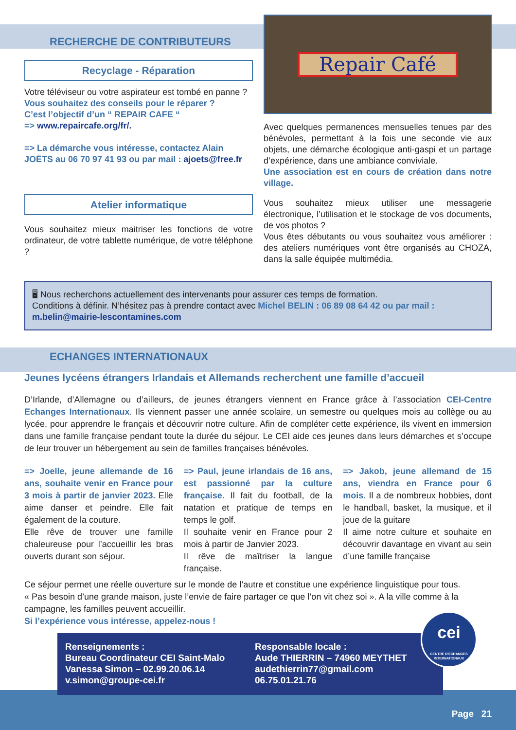RECHERCHE DE CONTRIBUTEURS
Recyclage - Réparation
Votre téléviseur ou votre aspirateur est tombé en panne ?
Vous souhaitez des conseils pour le réparer ?
C’est l’objectif d’un “ REPAIR CAFE “
=> www.repaircafe.org/fr/.
=> La démarche vous intéresse, contactez Alain JOËTS au 06 70 97 41 93 ou par mail : ajoets@free.fr
Atelier informatique
Vous souhaitez mieux maitriser les fonctions de votre ordinateur, de votre tablette numérique, de votre téléphone ?
Repair Café
Avec quelques permanences mensuelles tenues par des bénévoles, permettant à la fois une seconde vie aux objets, une démarche écologique anti-gaspi et un partage d’expérience, dans une ambiance conviviale.
Une association est en cours de création dans notre village.
Vous souhaitez mieux utiliser une messagerie électronique, l’utilisation et le stockage de vos documents, de vos photos ?
Vous êtes débutants ou vous souhaitez vous améliorer : des ateliers numériques vont être organisés au CHOZA, dans la salle équipée multimédia.
🖥 Nous recherchons actuellement des intervenants pour assurer ces temps de formation.
Conditions à définir. N’hésitez pas à prendre contact avec Michel BELIN : 06 89 08 64 42 ou par mail : m.belin@mairie-lescontamines.com
ECHANGES INTERNATIONAUX
Jeunes lycéens étrangers Irlandais et Allemands recherchent une famille d’accueil
D’Irlande, d’Allemagne ou d’ailleurs, de jeunes étrangers viennent en France grâce à l’association CEI-Centre Echanges Internationaux. Ils viennent passer une année scolaire, un semestre ou quelques mois au collège ou au lycée, pour apprendre le français et découvrir notre culture. Afin de compléter cette expérience, ils vivent en immersion dans une famille française pendant toute la durée du séjour. Le CEI aide ces jeunes dans leurs démarches et s’occupe de leur trouver un hébergement au sein de familles françaises bénévoles.
=> Joelle, jeune allemande de 16 ans, souhaite venir en France pour 3 mois à partir de janvier 2023. Elle aime danser et peindre. Elle fait également de la couture.
Elle rêve de trouver une famille chaleureuse pour l’accueillir les bras ouverts durant son séjour.
=> Paul, jeune irlandais de 16 ans, est passionné par la culture française. Il fait du football, de la natation et pratique de temps en temps le golf.
Il souhaite venir en France pour 2 mois à partir de Janvier 2023.
Il rêve de maîtriser la langue française.
=> Jakob, jeune allemand de 15 ans, viendra en France pour 6 mois. Il a de nombreux hobbies, dont le handball, basket, la musique, et il joue de la guitare
Il aime notre culture et souhaite en découvrir davantage en vivant au sein d’une famille française
Ce séjour permet une réelle ouverture sur le monde de l’autre et constitue une expérience linguistique pour tous.
« Pas besoin d’une grande maison, juste l’envie de faire partager ce que l’on vit chez soi ». A la ville comme à la campagne, les familles peuvent accueillir.
Si l’expérience vous intéresse, appelez-nous !
Renseignements :
Bureau Coordinateur CEI Saint-Malo
Vanessa Simon – 02.99.20.06.14
v.simon@groupe-cei.fr
Responsable locale :
Aude THIERRIN – 74960 MEYTHET
audethierrin77@gmail.com
06.75.01.21.76
cei
CENTRE D'ECHANGES INTERNATIONAUX
Page 21